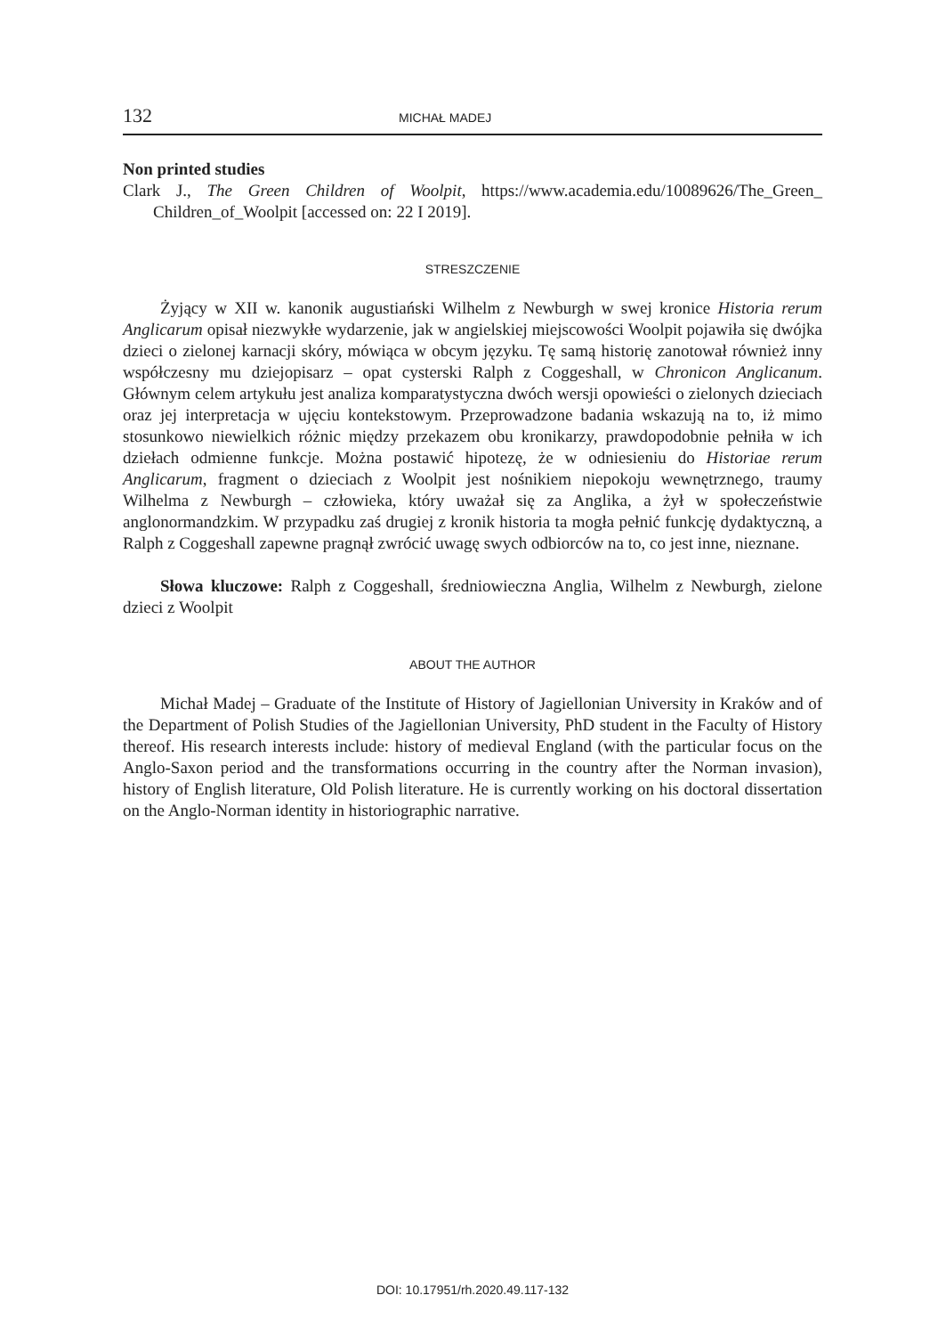132 MICHAŁ MADEJ
Non printed studies
Clark J., The Green Children of Woolpit, https://www.academia.edu/10089626/The_Green_ Children_of_Woolpit [accessed on: 22 I 2019].
STRESZCZENIE
Żyjący w XII w. kanonik augustiański Wilhelm z Newburgh w swej kronice Historia rerum Anglicarum opisał niezwykłe wydarzenie, jak w angielskiej miejscowości Woolpit pojawiła się dwójka dzieci o zielonej karnacji skóry, mówiąca w obcym języku. Tę samą historię zanotował również inny współczesny mu dziejopisarz – opat cysterski Ralph z Coggeshall, w Chronicon Anglicanum. Głównym celem artykułu jest analiza komparatystyczna dwóch wersji opowieści o zielonych dzieciach oraz jej interpretacja w ujęciu kontekstowym. Przeprowadzone badania wskazują na to, iż mimo stosunkowo niewielkich różnic między przekazem obu kronikarzy, prawdopodobnie pełniła w ich dziełach odmienne funkcje. Można postawić hipotezę, że w odniesieniu do Historiae rerum Anglicarum, fragment o dzieciach z Woolpit jest nośnikiem niepokoju wewnętrznego, traumy Wilhelma z Newburgh – człowieka, który uważał się za Anglika, a żył w społeczeństwie anglonormandzkim. W przypadku zaś drugiej z kronik historia ta mogła pełnić funkcję dydaktyczną, a Ralph z Coggeshall zapewne pragnął zwrócić uwagę swych odbiorców na to, co jest inne, nieznane.
Słowa kluczowe: Ralph z Coggeshall, średniowieczna Anglia, Wilhelm z Newburgh, zielone dzieci z Woolpit
ABOUT THE AUTHOR
Michał Madej – Graduate of the Institute of History of Jagiellonian University in Kraków and of the Department of Polish Studies of the Jagiellonian University, PhD student in the Faculty of History thereof. His research interests include: history of medieval England (with the particular focus on the Anglo-Saxon period and the transformations occurring in the country after the Norman invasion), history of English literature, Old Polish literature. He is currently working on his doctoral dissertation on the Anglo-Norman identity in historiographic narrative.
DOI: 10.17951/rh.2020.49.117-132